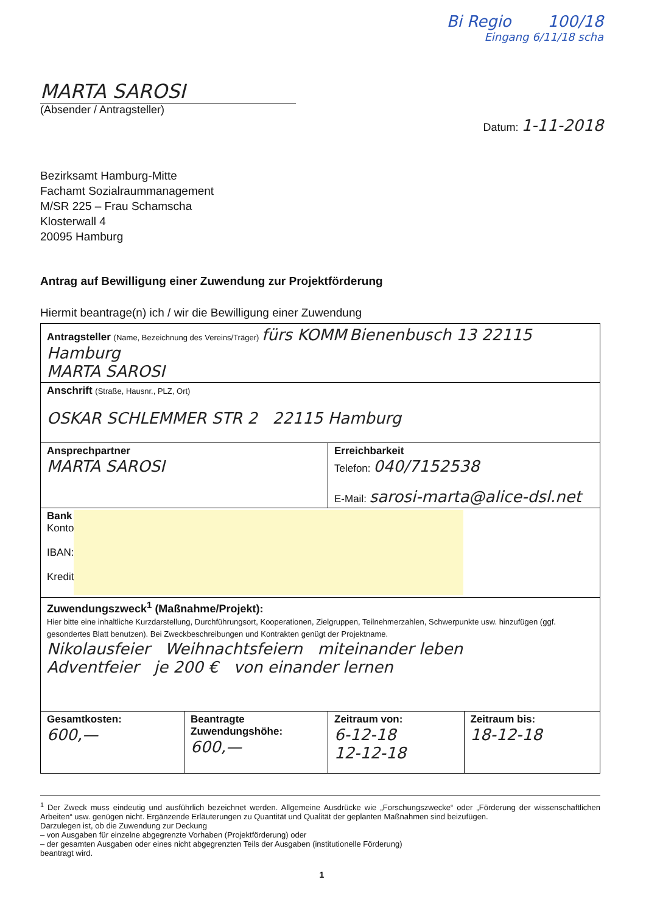Bi Regio 100/18
Eingang 6/11/18 scha
MARTA SAROSI
(Absender / Antragsteller)
Datum: 1-11-2018
Bezirksamt Hamburg-Mitte
Fachamt Sozialraummanagement
M/SR 225 – Frau Schamscha
Klosterwall 4
20095 Hamburg
Antrag auf Bewilligung einer Zuwendung zur Projektförderung
Hiermit beantrage(n) ich / wir die Bewilligung einer Zuwendung
| Antragsteller (Name, Bezeichnung des Vereins/Träger) fürs KOMM Bienenbusch 13 22115 Hamburg MARTA SAROSI | | | |
| Anschrift (Straße, Hausnr., PLZ, Ort) OSKAR SCHLEMMER STR 2 22115 Hamburg | | | |
| Ansprechpartner MARTA SAROSI | | Erreichbarkeit Telefon: 040/7152538 E-Mail: sarosi-marta@alice-dsl.net | |
| Bank Konto IBAN: Kredit | | | |
| Zuwendungszweck<sup>1</sup> (Maßnahme/Projekt): Hier bitte eine inhaltliche Kurzdarstellung, Durchführungsort, Kooperationen, Zielgruppen, Teilnehmerzahlen, Schwerpunkte usw. hinzufügen (ggf. gesondertes Blatt benutzen). Bei Zweckbeschreibungen und Kontrakten genügt der Projektname. Nikolausfeier Weihnachtsfeiern miteinander leben Adventfeier je 200 € von einander lernen | | | |
| Gesamtkosten: 600,— | Beantragte Zuwendungshöhe: 600,— | Zeitraum von: 6-12-18 12-12-18 | Zeitraum bis: 18-12-18 |
<sup>1</sup> Der Zweck muss eindeutig und ausführlich bezeichnet werden. Allgemeine Ausdrücke wie „Forschungszwecke“ oder „Förderung der wissenschaftlichen Arbeiten“ usw. genügen nicht. Ergänzende Erläuterungen zu Quantität und Qualität der geplanten Maßnahmen sind beizufügen.
Darzulegen ist, ob die Zuwendung zur Deckung
– von Ausgaben für einzelne abgegrenzte Vorhaben (Projektförderung) oder
– der gesamten Ausgaben oder eines nicht abgegrenzten Teils der Ausgaben (institutionelle Förderung)
beantragt wird.
1